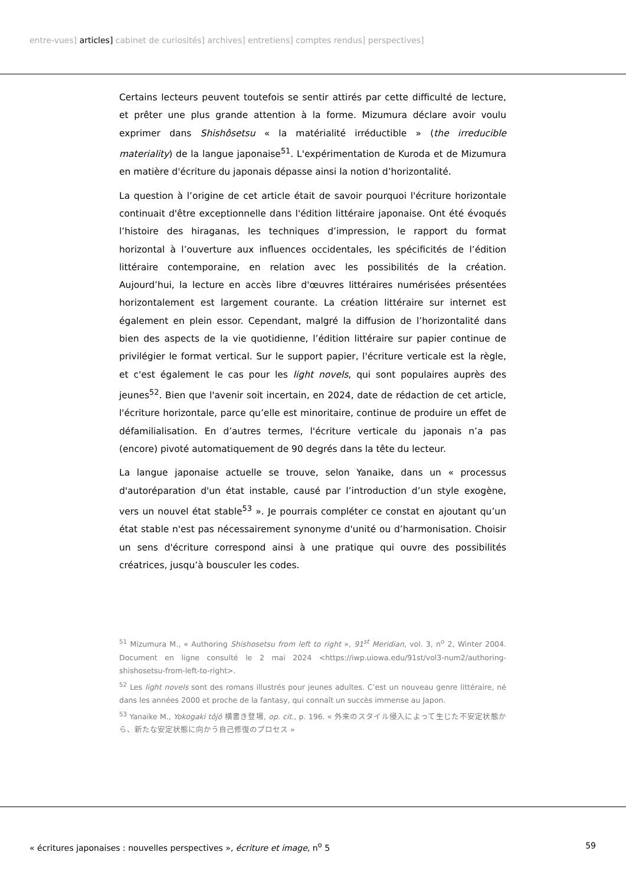entre-vues] articles] cabinet de curiosités] archives] entretiens] comptes rendus] perspectives]
Certains lecteurs peuvent toutefois se sentir attirés par cette difficulté de lecture, et prêter une plus grande attention à la forme. Mizumura déclare avoir voulu exprimer dans Shishôsetsu « la matérialité irréductible » (the irreducible materiality) de la langue japonaise<sup>51</sup>. L'expérimentation de Kuroda et de Mizumura en matière d'écriture du japonais dépasse ainsi la notion d’horizontalité.
La question à l’origine de cet article était de savoir pourquoi l'écriture horizontale continuait d'être exceptionnelle dans l'édition littéraire japonaise. Ont été évoqués l’histoire des hiraganas, les techniques d’impression, le rapport du format horizontal à l’ouverture aux influences occidentales, les spécificités de l’édition littéraire contemporaine, en relation avec les possibilités de la création. Aujourd’hui, la lecture en accès libre d'œuvres littéraires numérisées présentées horizontalement est largement courante. La création littéraire sur internet est également en plein essor. Cependant, malgré la diffusion de l’horizontalité dans bien des aspects de la vie quotidienne, l’édition littéraire sur papier continue de privilégier le format vertical. Sur le support papier, l'écriture verticale est la règle, et c'est également le cas pour les light novels, qui sont populaires auprès des jeunes<sup>52</sup>. Bien que l'avenir soit incertain, en 2024, date de rédaction de cet article, l'écriture horizontale, parce qu’elle est minoritaire, continue de produire un effet de défamilialisation. En d’autres termes, l'écriture verticale du japonais n’a pas (encore) pivoté automatiquement de 90 degrés dans la tête du lecteur.
La langue japonaise actuelle se trouve, selon Yanaike, dans un « processus d'autoréparation d'un état instable, causé par l’introduction d’un style exogène, vers un nouvel état stable<sup>53</sup> ». Je pourrais compléter ce constat en ajoutant qu’un état stable n'est pas nécessairement synonyme d'unité ou d’harmonisation. Choisir un sens d'écriture correspond ainsi à une pratique qui ouvre des possibilités créatrices, jusqu’à bousculer les codes.
<sup>51</sup> Mizumura M., « Authoring Shishosetsu from left to right », 91<sup>st</sup> Meridian, vol. 3, n<sup>o</sup> 2, Winter 2004. Document en ligne consulté le 2 mai 2024 <https://iwp.uiowa.edu/91st/vol3-num2/authoring-shishosetsu-from-left-to-right>.
<sup>52</sup> Les light novels sont des romans illustrés pour jeunes adultes. C’est un nouveau genre littéraire, né dans les années 2000 et proche de la fantasy, qui connaît un succès immense au Japon.
<sup>53</sup> Yanaike M., Yokogaki tôjô 横書き登場, op. cit., p. 196. « 外来のスタイル侵入によって生じた不安定状態から、新たな安定状態に向かう自己修復のプロセス »
« écritures japonaises : nouvelles perspectives », écriture et image, n<sup>o</sup> 5 59